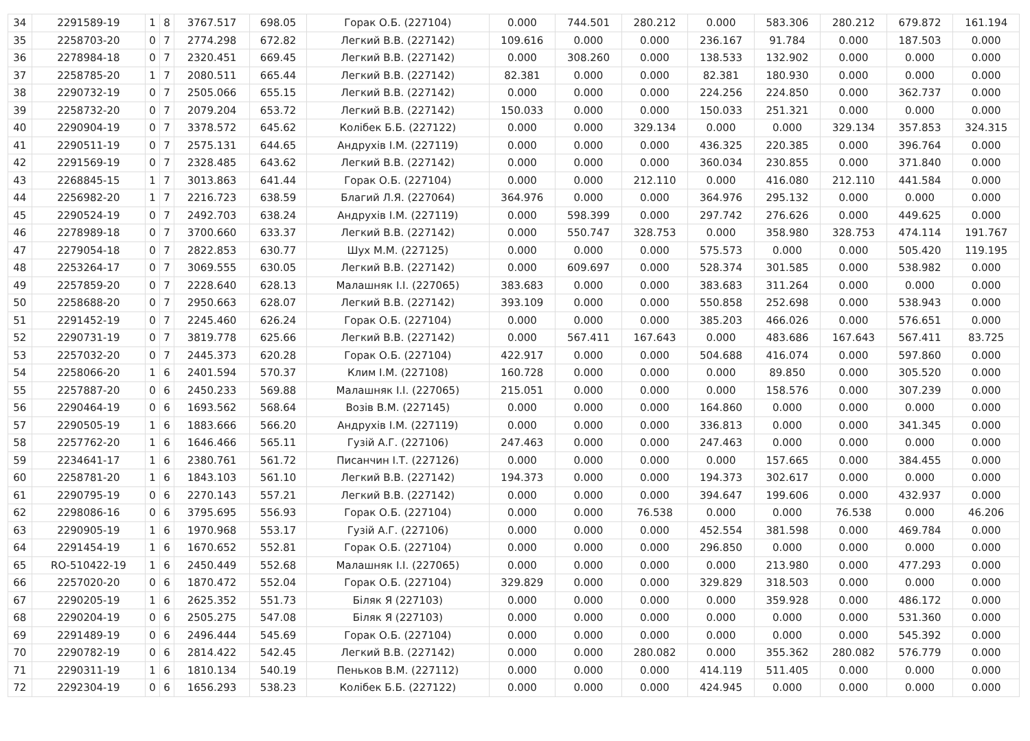| 34 | 2291589-19 | 1 | 8 | 3767.517 | 698.05 | Горак О.Б. (227104) | 0.000 | 744.501 | 280.212 | 0.000 | 583.306 | 280.212 | 679.872 | 161.194 |
| 35 | 2258703-20 | 0 | 7 | 2774.298 | 672.82 | Легкий В.В. (227142) | 109.616 | 0.000 | 0.000 | 236.167 | 91.784 | 0.000 | 187.503 | 0.000 |
| 36 | 2278984-18 | 0 | 7 | 2320.451 | 669.45 | Легкий В.В. (227142) | 0.000 | 308.260 | 0.000 | 138.533 | 132.902 | 0.000 | 0.000 | 0.000 |
| 37 | 2258785-20 | 1 | 7 | 2080.511 | 665.44 | Легкий В.В. (227142) | 82.381 | 0.000 | 0.000 | 82.381 | 180.930 | 0.000 | 0.000 | 0.000 |
| 38 | 2290732-19 | 0 | 7 | 2505.066 | 655.15 | Легкий В.В. (227142) | 0.000 | 0.000 | 0.000 | 224.256 | 224.850 | 0.000 | 362.737 | 0.000 |
| 39 | 2258732-20 | 0 | 7 | 2079.204 | 653.72 | Легкий В.В. (227142) | 150.033 | 0.000 | 0.000 | 150.033 | 251.321 | 0.000 | 0.000 | 0.000 |
| 40 | 2290904-19 | 0 | 7 | 3378.572 | 645.62 | Колібек Б.Б. (227122) | 0.000 | 0.000 | 329.134 | 0.000 | 0.000 | 329.134 | 357.853 | 324.315 |
| 41 | 2290511-19 | 0 | 7 | 2575.131 | 644.65 | Андрухів І.М. (227119) | 0.000 | 0.000 | 0.000 | 436.325 | 220.385 | 0.000 | 396.764 | 0.000 |
| 42 | 2291569-19 | 0 | 7 | 2328.485 | 643.62 | Легкий В.В. (227142) | 0.000 | 0.000 | 0.000 | 360.034 | 230.855 | 0.000 | 371.840 | 0.000 |
| 43 | 2268845-15 | 1 | 7 | 3013.863 | 641.44 | Горак О.Б. (227104) | 0.000 | 0.000 | 212.110 | 0.000 | 416.080 | 212.110 | 441.584 | 0.000 |
| 44 | 2256982-20 | 1 | 7 | 2216.723 | 638.59 | Благий Л.Я. (227064) | 364.976 | 0.000 | 0.000 | 364.976 | 295.132 | 0.000 | 0.000 | 0.000 |
| 45 | 2290524-19 | 0 | 7 | 2492.703 | 638.24 | Андрухів І.М. (227119) | 0.000 | 598.399 | 0.000 | 297.742 | 276.626 | 0.000 | 449.625 | 0.000 |
| 46 | 2278989-18 | 0 | 7 | 3700.660 | 633.37 | Легкий В.В. (227142) | 0.000 | 550.747 | 328.753 | 0.000 | 358.980 | 328.753 | 474.114 | 191.767 |
| 47 | 2279054-18 | 0 | 7 | 2822.853 | 630.77 | Шух М.М. (227125) | 0.000 | 0.000 | 0.000 | 575.573 | 0.000 | 0.000 | 505.420 | 119.195 |
| 48 | 2253264-17 | 0 | 7 | 3069.555 | 630.05 | Легкий В.В. (227142) | 0.000 | 609.697 | 0.000 | 528.374 | 301.585 | 0.000 | 538.982 | 0.000 |
| 49 | 2257859-20 | 0 | 7 | 2228.640 | 628.13 | Малашняк І.І. (227065) | 383.683 | 0.000 | 0.000 | 383.683 | 311.264 | 0.000 | 0.000 | 0.000 |
| 50 | 2258688-20 | 0 | 7 | 2950.663 | 628.07 | Легкий В.В. (227142) | 393.109 | 0.000 | 0.000 | 550.858 | 252.698 | 0.000 | 538.943 | 0.000 |
| 51 | 2291452-19 | 0 | 7 | 2245.460 | 626.24 | Горак О.Б. (227104) | 0.000 | 0.000 | 0.000 | 385.203 | 466.026 | 0.000 | 576.651 | 0.000 |
| 52 | 2290731-19 | 0 | 7 | 3819.778 | 625.66 | Легкий В.В. (227142) | 0.000 | 567.411 | 167.643 | 0.000 | 483.686 | 167.643 | 567.411 | 83.725 |
| 53 | 2257032-20 | 0 | 7 | 2445.373 | 620.28 | Горак О.Б. (227104) | 422.917 | 0.000 | 0.000 | 504.688 | 416.074 | 0.000 | 597.860 | 0.000 |
| 54 | 2258066-20 | 1 | 6 | 2401.594 | 570.37 | Клим І.М. (227108) | 160.728 | 0.000 | 0.000 | 0.000 | 89.850 | 0.000 | 305.520 | 0.000 |
| 55 | 2257887-20 | 0 | 6 | 2450.233 | 569.88 | Малашняк І.І. (227065) | 215.051 | 0.000 | 0.000 | 0.000 | 158.576 | 0.000 | 307.239 | 0.000 |
| 56 | 2290464-19 | 0 | 6 | 1693.562 | 568.64 | Возів В.М. (227145) | 0.000 | 0.000 | 0.000 | 164.860 | 0.000 | 0.000 | 0.000 | 0.000 |
| 57 | 2290505-19 | 1 | 6 | 1883.666 | 566.20 | Андрухів І.М. (227119) | 0.000 | 0.000 | 0.000 | 336.813 | 0.000 | 0.000 | 341.345 | 0.000 |
| 58 | 2257762-20 | 1 | 6 | 1646.466 | 565.11 | Гузій А.Г. (227106) | 247.463 | 0.000 | 0.000 | 247.463 | 0.000 | 0.000 | 0.000 | 0.000 |
| 59 | 2234641-17 | 1 | 6 | 2380.761 | 561.72 | Писанчин І.Т. (227126) | 0.000 | 0.000 | 0.000 | 0.000 | 157.665 | 0.000 | 384.455 | 0.000 |
| 60 | 2258781-20 | 1 | 6 | 1843.103 | 561.10 | Легкий В.В. (227142) | 194.373 | 0.000 | 0.000 | 194.373 | 302.617 | 0.000 | 0.000 | 0.000 |
| 61 | 2290795-19 | 0 | 6 | 2270.143 | 557.21 | Легкий В.В. (227142) | 0.000 | 0.000 | 0.000 | 394.647 | 199.606 | 0.000 | 432.937 | 0.000 |
| 62 | 2298086-16 | 0 | 6 | 3795.695 | 556.93 | Горак О.Б. (227104) | 0.000 | 0.000 | 76.538 | 0.000 | 0.000 | 76.538 | 0.000 | 46.206 |
| 63 | 2290905-19 | 1 | 6 | 1970.968 | 553.17 | Гузій А.Г. (227106) | 0.000 | 0.000 | 0.000 | 452.554 | 381.598 | 0.000 | 469.784 | 0.000 |
| 64 | 2291454-19 | 1 | 6 | 1670.652 | 552.81 | Горак О.Б. (227104) | 0.000 | 0.000 | 0.000 | 296.850 | 0.000 | 0.000 | 0.000 | 0.000 |
| 65 | RO-510422-19 | 1 | 6 | 2450.449 | 552.68 | Малашняк І.І. (227065) | 0.000 | 0.000 | 0.000 | 0.000 | 213.980 | 0.000 | 477.293 | 0.000 |
| 66 | 2257020-20 | 0 | 6 | 1870.472 | 552.04 | Горак О.Б. (227104) | 329.829 | 0.000 | 0.000 | 329.829 | 318.503 | 0.000 | 0.000 | 0.000 |
| 67 | 2290205-19 | 1 | 6 | 2625.352 | 551.73 | Біляк Я (227103) | 0.000 | 0.000 | 0.000 | 0.000 | 359.928 | 0.000 | 486.172 | 0.000 |
| 68 | 2290204-19 | 0 | 6 | 2505.275 | 547.08 | Біляк Я (227103) | 0.000 | 0.000 | 0.000 | 0.000 | 0.000 | 0.000 | 531.360 | 0.000 |
| 69 | 2291489-19 | 0 | 6 | 2496.444 | 545.69 | Горак О.Б. (227104) | 0.000 | 0.000 | 0.000 | 0.000 | 0.000 | 0.000 | 545.392 | 0.000 |
| 70 | 2290782-19 | 0 | 6 | 2814.422 | 542.45 | Легкий В.В. (227142) | 0.000 | 0.000 | 280.082 | 0.000 | 355.362 | 280.082 | 576.779 | 0.000 |
| 71 | 2290311-19 | 1 | 6 | 1810.134 | 540.19 | Пеньков В.М. (227112) | 0.000 | 0.000 | 0.000 | 414.119 | 511.405 | 0.000 | 0.000 | 0.000 |
| 72 | 2292304-19 | 0 | 6 | 1656.293 | 538.23 | Колібек Б.Б. (227122) | 0.000 | 0.000 | 0.000 | 424.945 | 0.000 | 0.000 | 0.000 | 0.000 |